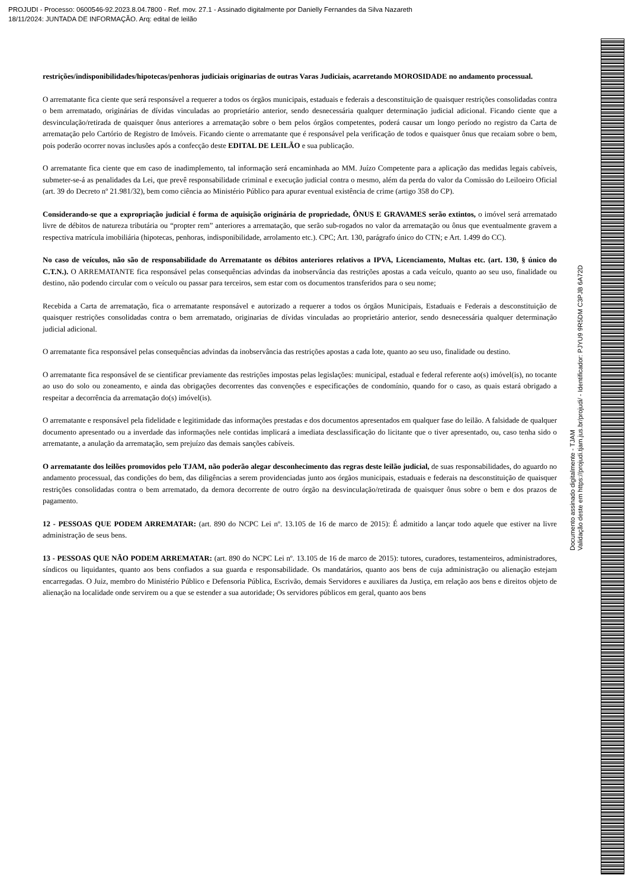PROJUDI - Processo: 0600546-92.2023.8.04.7800 - Ref. mov. 27.1 - Assinado digitalmente por Danielly Fernandes da Silva Nazareth
18/11/2024: JUNTADA DE INFORMAÇÃO. Arq: edital de leilão
restrições/indisponibilidades/hipotecas/penhoras judiciais originarias de outras Varas Judiciais, acarretando MOROSIDADE no andamento processual.
O arrematante fica ciente que será responsável a requerer a todos os órgãos municipais, estaduais e federais a desconstituição de quaisquer restrições consolidadas contra o bem arrematado, originárias de dívidas vinculadas ao proprietário anterior, sendo desnecessária qualquer determinação judicial adicional. Ficando ciente que a desvinculação/retirada de quaisquer ônus anteriores a arrematação sobre o bem pelos órgãos competentes, poderá causar um longo período no registro da Carta de arrematação pelo Cartório de Registro de Imóveis. Ficando ciente o arrematante que é responsável pela verificação de todos e quaisquer ônus que recaiam sobre o bem, pois poderão ocorrer novas inclusões após a confecção deste EDITAL DE LEILÃO e sua publicação.
O arrematante fica ciente que em caso de inadimplemento, tal informação será encaminhada ao MM. Juízo Competente para a aplicação das medidas legais cabíveis, submeter-se-á as penalidades da Lei, que prevê responsabilidade criminal e execução judicial contra o mesmo, além da perda do valor da Comissão do Leiloeiro Oficial (art. 39 do Decreto nº 21.981/32), bem como ciência ao Ministério Público para apurar eventual existência de crime (artigo 358 do CP).
Considerando-se que a expropriação judicial é forma de aquisição originária de propriedade, ÔNUS E GRAVAMES serão extintos, o imóvel será arrematado livre de débitos de natureza tributária ou “propter rem” anteriores a arrematação, que serão sub-rogados no valor da arrematação ou ônus que eventualmente gravem a respectiva matrícula imobiliária (hipotecas, penhoras, indisponibilidade, arrolamento etc.). CPC; Art. 130, parágrafo único do CTN; e Art. 1.499 do CC).
No caso de veículos, não são de responsabilidade do Arrematante os débitos anteriores relativos a IPVA, Licenciamento, Multas etc. (art. 130, § único do C.T.N.). O ARREMATANTE fica responsável pelas consequências advindas da inobservância das restrições apostas a cada veículo, quanto ao seu uso, finalidade ou destino, não podendo circular com o veículo ou passar para terceiros, sem estar com os documentos transferidos para o seu nome;
Recebida a Carta de arrematação, fica o arrematante responsável e autorizado a requerer a todos os órgãos Municipais, Estaduais e Federais a desconstituição de quaisquer restrições consolidadas contra o bem arrematado, originarias de dívidas vinculadas ao proprietário anterior, sendo desnecessária qualquer determinação judicial adicional.
O arrematante fica responsável pelas consequências advindas da inobservância das restrições apostas a cada lote, quanto ao seu uso, finalidade ou destino.
O arrematante fica responsável de se cientificar previamente das restrições impostas pelas legislações: municipal, estadual e federal referente ao(s) imóvel(is), no tocante ao uso do solo ou zoneamento, e ainda das obrigações decorrentes das convenções e especificações de condomínio, quando for o caso, as quais estará obrigado a respeitar a decorrência da arrematação do(s) imóvel(is).
O arrematante e responsável pela fidelidade e legitimidade das informações prestadas e dos documentos apresentados em qualquer fase do leilão. A falsidade de qualquer documento apresentado ou a inverdade das informações nele contidas implicará a imediata desclassificação do licitante que o tiver apresentado, ou, caso tenha sido o arrematante, a anulação da arrematação, sem prejuízo das demais sanções cabíveis.
O arrematante dos leilões promovidos pelo TJAM, não poderão alegar desconhecimento das regras deste leilão judicial, de suas responsabilidades, do aguardo no andamento processual, das condições do bem, das diligências a serem providenciadas junto aos órgãos municipais, estaduais e federais na desconstituição de quaisquer restrições consolidadas contra o bem arrematado, da demora decorrente de outro órgão na desvinculação/retirada de quaisquer ônus sobre o bem e dos prazos de pagamento.
12 - PESSOAS QUE PODEM ARREMATAR: (art. 890 do NCPC Lei nº. 13.105 de 16 de marco de 2015): É admitido a lançar todo aquele que estiver na livre administração de seus bens.
13 - PESSOAS QUE NÃO PODEM ARREMATAR: (art. 890 do NCPC Lei nº. 13.105 de 16 de marco de 2015): tutores, curadores, testamenteiros, administradores, síndicos ou liquidantes, quanto aos bens confiados a sua guarda e responsabilidade. Os mandatários, quanto aos bens de cuja administração ou alienação estejam encarregadas. O Juiz, membro do Ministério Público e Defensoria Pública, Escrivão, demais Servidores e auxiliares da Justiça, em relação aos bens e direitos objeto de alienação na localidade onde servirem ou a que se estender a sua autoridade; Os servidores públicos em geral, quanto aos bens
Documento assinado digitalmente - TJAM
Validação deste em https://projudi.tjam.jus.br/projudi/ - Identificador: PJYU9 9R5DM C3PJB 6A72D